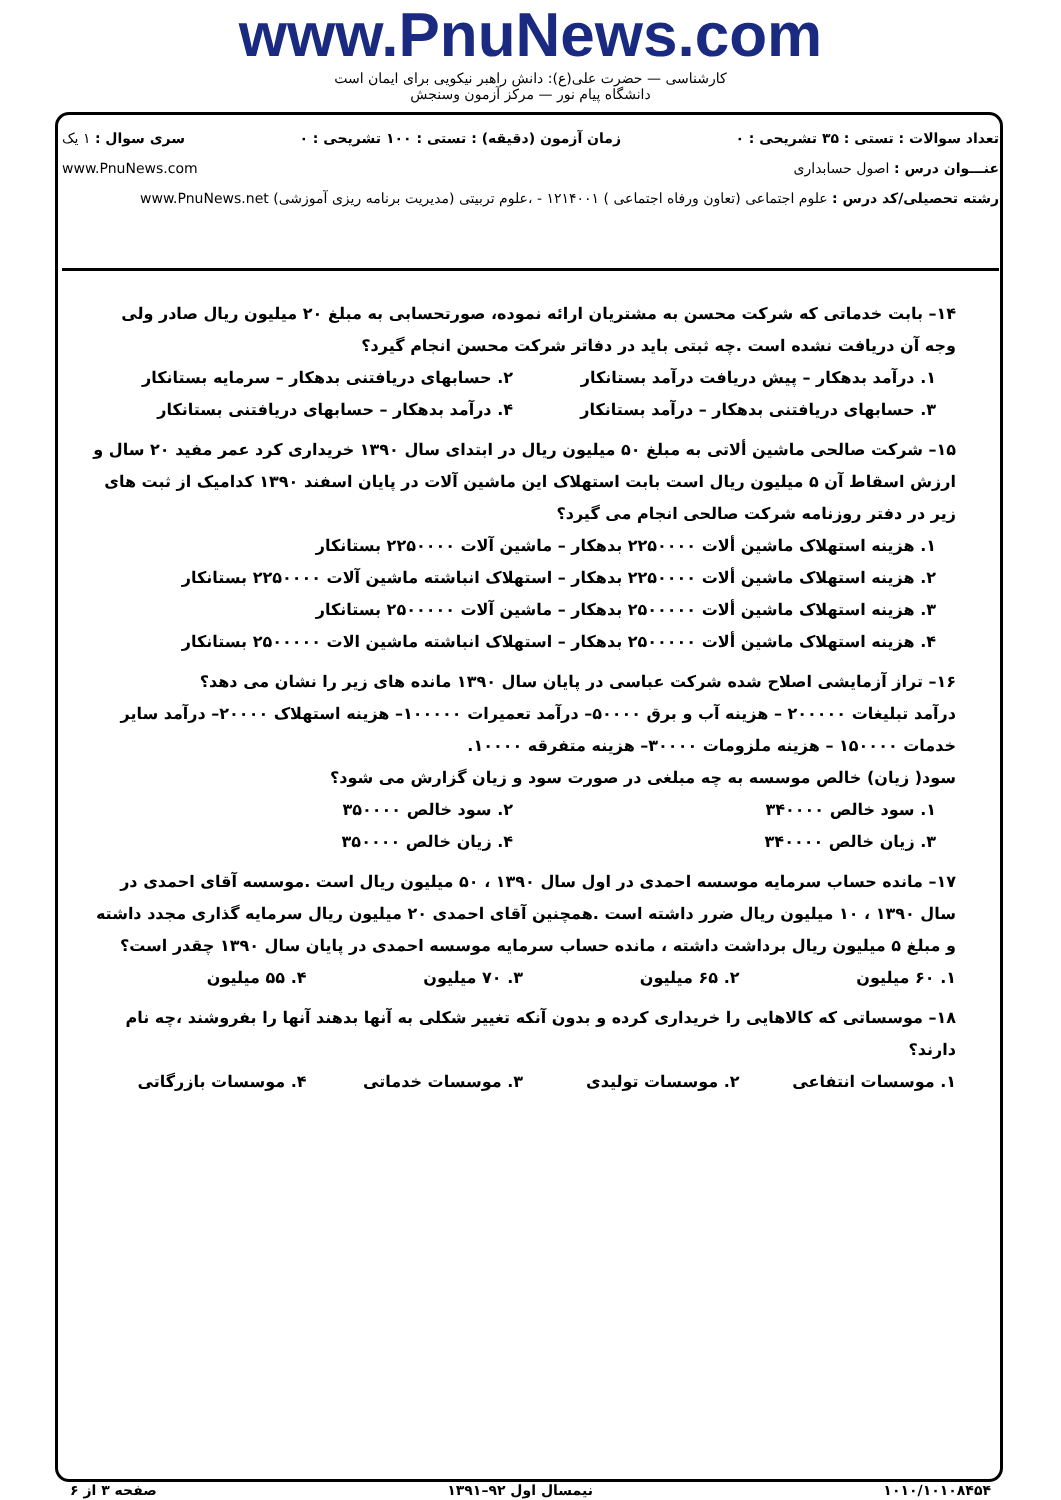www.PnuNews.com
کارشناسی — حضرت علی(ع): دانش راهبر نیکویی برای ایمان است
دانشگاه پیام نور — مرکز آزمون وسنجش
تعداد سوالات : تستی : ۳۵ تشریحی : ۰ زمان آزمون (دقیقه) : تستی : ۱۰۰ تشریحی : ۰ سری سوال : ۱ یک
عنـــوان درس : اصول حسابداری www.PnuNews.com
رشته تحصیلی/کد درس : علوم اجتماعی (تعاون ورفاه اجتماعی ) ۱۲۱۴۰۰۱ - ،علوم تربیتی (مدیریت برنامه ریزی آموزشی) www.PnuNews.net
۱۴– بابت خدماتی که شرکت محسن به مشتریان ارائه نموده، صورتحسابی به مبلغ ۲۰ میلیون ریال صادر ولی وجه آن دریافت نشده است .چه ثبتی باید در دفاتر شرکت محسن انجام گیرد؟
۱. درآمد بدهکار – پیش دریافت درآمد بستانکار ۲. حسابهای دریافتنی بدهکار – سرمایه بستانکار ۳. حسابهای دریافتنی بدهکار – درآمد بستانکار ۴. درآمد بدهکار – حسابهای دریافتنی بستانکار
۱۵– شرکت صالحی ماشین ألاتی به مبلغ ۵۰ میلیون ریال در ابتدای سال ۱۳۹۰ خریداری کرد عمر مفید ۲۰ سال و ارزش اسقاط آن ۵ میلیون ریال است بابت استهلاک این ماشین آلات در پایان اسفند ۱۳۹۰ کدامیک از ثبت های زیر در دفتر روزنامه شرکت صالحی انجام می گیرد؟
۱. هزینه استهلاک ماشین ألات ۲۲۵۰۰۰۰ بدهکار – ماشین آلات ۲۲۵۰۰۰۰ بستانکار
۲. هزینه استهلاک ماشین ألات ۲۲۵۰۰۰۰ بدهکار – استهلاک انباشته ماشین آلات ۲۲۵۰۰۰۰ بستانکار
۳. هزینه استهلاک ماشین ألات ۲۵۰۰۰۰۰ بدهکار – ماشین آلات ۲۵۰۰۰۰۰ بستانکار
۴. هزینه استهلاک ماشین ألات ۲۵۰۰۰۰۰ بدهکار – استهلاک انباشته ماشین الات ۲۵۰۰۰۰۰ بستانکار
۱۶– تراز آزمایشی اصلاح شده شرکت عباسی در پایان سال ۱۳۹۰ مانده های زیر را نشان می دهد؟
درآمد تبلیغات ۲۰۰۰۰۰ – هزینه آب و برق ۵۰۰۰۰– درآمد تعمیرات ۱۰۰۰۰۰– هزینه استهلاک ۲۰۰۰۰– درآمد سایر خدمات ۱۵۰۰۰۰ – هزینه ملزومات ۳۰۰۰۰– هزینه متفرقه ۱۰۰۰۰.
سود( زیان) خالص موسسه به چه مبلغی در صورت سود و زیان گزارش می شود؟
۱. سود خالص ۳۴۰۰۰۰ ۲. سود خالص ۳۵۰۰۰۰ ۳. زیان خالص ۳۴۰۰۰۰ ۴. زیان خالص ۳۵۰۰۰۰
۱۷– مانده حساب سرمایه موسسه احمدی در اول سال ۱۳۹۰ ، ۵۰ میلیون ریال است .موسسه آقای احمدی در سال ۱۳۹۰ ، ۱۰ میلیون ریال ضرر داشته است .همچنین آقای احمدی ۲۰ میلیون ریال سرمایه گذاری مجدد داشته و مبلغ ۵ میلیون ریال برداشت داشته ، مانده حساب سرمایه موسسه احمدی در پایان سال ۱۳۹۰ چقدر است؟
۱. ۶۰ میلیون ۲. ۶۵ میلیون ۳. ۷۰ میلیون ۴. ۵۵ میلیون
۱۸– موسساتی که کالاهایی را خریداری کرده و بدون آنکه تغییر شکلی به آنها بدهند آنها را بفروشند ،چه نام دارند؟
۱. موسسات انتفاعی ۲. موسسات تولیدی ۳. موسسات خدماتی ۴. موسسات بازرگاتی
۱۰۱۰/۱۰۱۰۸۴۵۴ نیمسال اول ۹۲–۱۳۹۱ صفحه ۳ از ۶